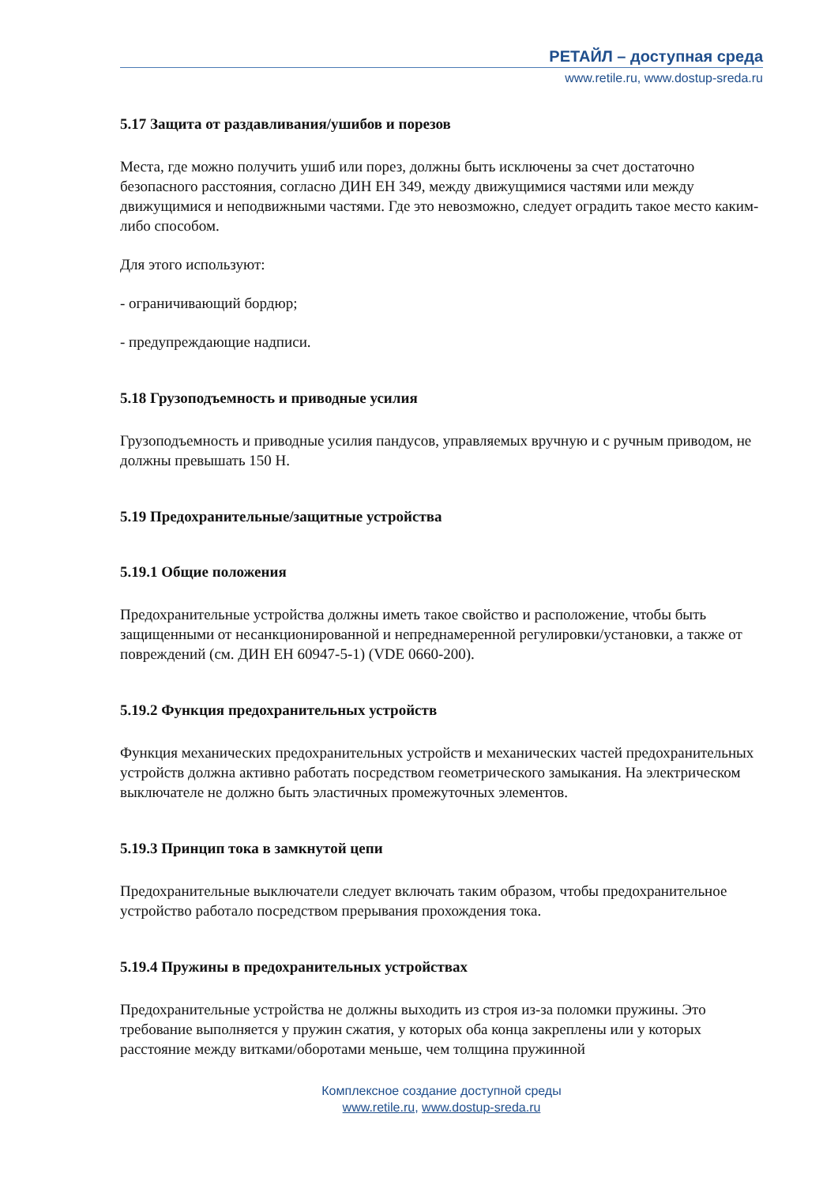РЕТАЙЛ – доступная среда
www.retile.ru, www.dostup-sreda.ru
5.17 Защита от раздавливания/ушибов и порезов
Места, где можно получить ушиб или порез, должны быть исключены за счет достаточно безопасного расстояния, согласно ДИН ЕН 349, между движущимися частями или между движущимися и неподвижными частями. Где это невозможно, следует оградить такое место каким-либо способом.
Для этого используют:
- ограничивающий бордюр;
- предупреждающие надписи.
5.18 Грузоподъемность и приводные усилия
Грузоподъемность и приводные усилия пандусов, управляемых вручную и с ручным приводом, не должны превышать 150 Н.
5.19 Предохранительные/защитные устройства
5.19.1 Общие положения
Предохранительные устройства должны иметь такое свойство и расположение, чтобы быть защищенными от несанкционированной и непреднамеренной регулировки/установки, а также от повреждений (см. ДИН ЕН 60947-5-1) (VDE 0660-200).
5.19.2 Функция предохранительных устройств
Функция механических предохранительных устройств и механических частей предохранительных устройств должна активно работать посредством геометрического замыкания. На электрическом выключателе не должно быть эластичных промежуточных элементов.
5.19.3 Принцип тока в замкнутой цепи
Предохранительные выключатели следует включать таким образом, чтобы предохранительное устройство работало посредством прерывания прохождения тока.
5.19.4 Пружины в предохранительных устройствах
Предохранительные устройства не должны выходить из строя из-за поломки пружины. Это требование выполняется у пружин сжатия, у которых оба конца закреплены или у которых расстояние между витками/оборотами меньше, чем толщина пружинной
Комплексное создание доступной среды
www.retile.ru, www.dostup-sreda.ru